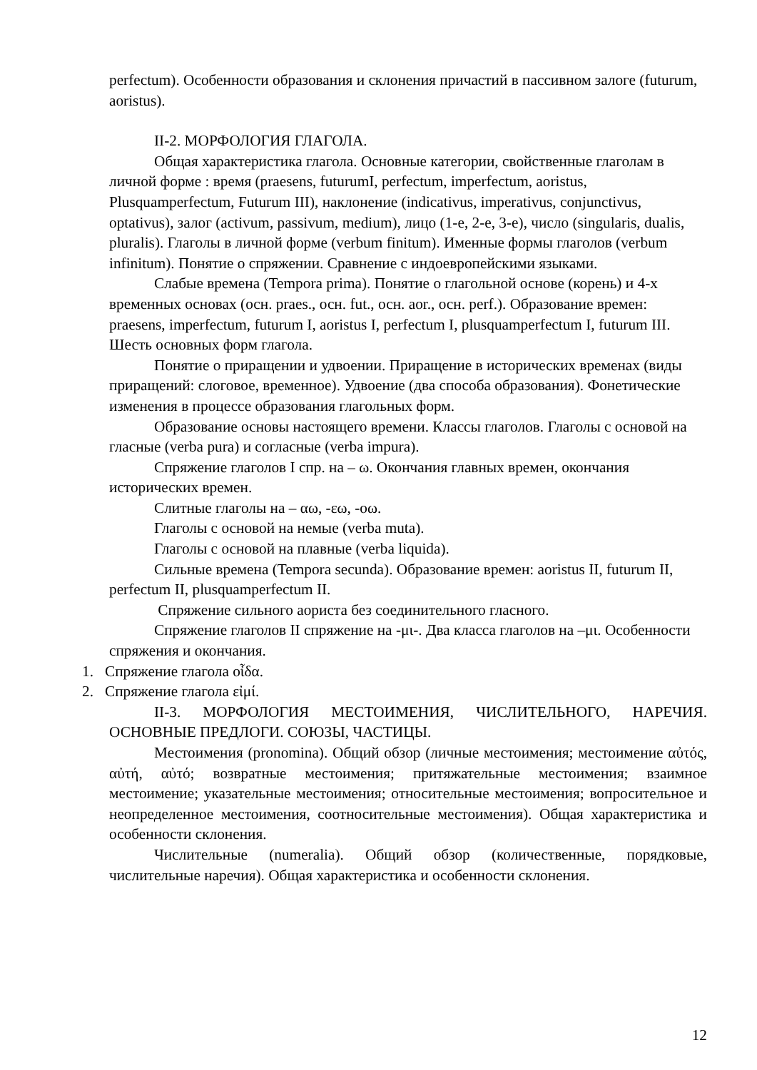perfectum). Особенности образования и склонения причастий в пассивном залоге (futurum, aoristus).
II-2. МОРФОЛОГИЯ ГЛАГОЛА.
Общая характеристика глагола. Основные категории, свойственные глаголам в личной форме : время (praesens, futurumI, perfectum, imperfectum, aoristus, Plusquamperfectum, Futurum III), наклонение (indicativus, imperativus, conjunctivus, optativus), залог (activum, passivum, medium), лицо (1-е, 2-е, 3-е), число (singularis, dualis, pluralis). Глаголы в личной форме (verbum finitum). Именные формы глаголов (verbum infinitum). Понятие о спряжении. Сравнение с индоевропейскими языками.
Слабые времена (Tempora prima). Понятие о глагольной основе (корень) и 4-х временных основах (осн. praes., осн. fut., осн. aor., осн. perf.). Образование времен: praesens, imperfectum, futurum I, aoristus I, perfectum I, plusquamperfectum I, futurum III. Шесть основных форм глагола.
Понятие о приращении и удвоении. Приращение в исторических временах (виды приращений: слоговое, временное). Удвоение (два способа образования). Фонетические изменения в процессе образования глагольных форм.
Образование основы настоящего времени. Классы глаголов. Глаголы с основой на гласные (verba pura) и согласные (verba impura).
Спряжение глаголов I спр. на – ω. Окончания главных времен, окончания исторических времен.
Слитные глаголы на – αω, -εω, -οω.
Глаголы с основой на немые (verba muta).
Глаголы с основой на плавные (verba liquida).
Сильные времена (Tempora secunda). Образование времен: aoristus II, futurum II, perfectum II, plusquamperfectum II.
Спряжение сильного аориста без соединительного гласного.
Спряжение глаголов II спряжение на -μι-. Два класса глаголов на –μι. Особенности спряжения и окончания.
1. Спряжение глагола οἶδα.
2. Спряжение глагола εἰμί.
II-3. МОРФОЛОГИЯ МЕСТОИМЕНИЯ, ЧИСЛИТЕЛЬНОГО, НАРЕЧИЯ. ОСНОВНЫЕ ПРЕДЛОГИ. СОЮЗЫ, ЧАСТИЦЫ.
Местоимения (pronomina). Общий обзор (личные местоимения; местоимение αὐτός, αὐτή, αὐτό; возвратные местоимения; притяжательные местоимения; взаимное местоимение; указательные местоимения; относительные местоимения; вопросительное и неопределенное местоимения, соотносительные местоимения). Общая характеристика и особенности склонения.
Числительные (numeralia). Общий обзор (количественные, порядковые, числительные наречия). Общая характеристика и особенности склонения.
12